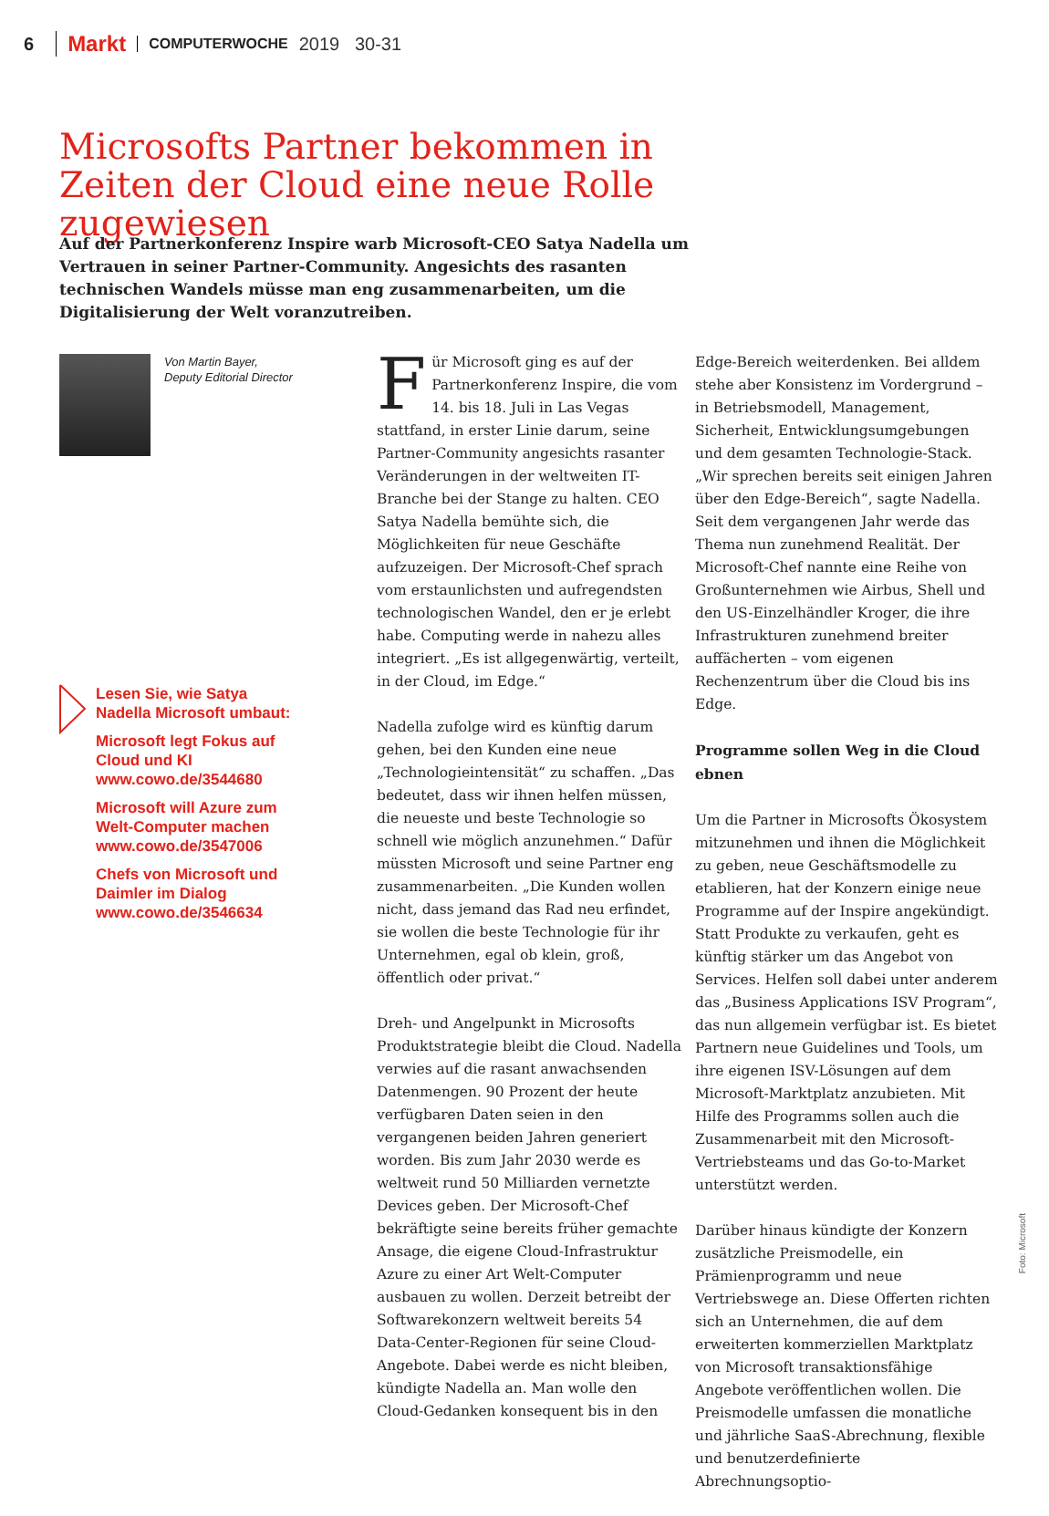6 Markt COMPUTERWOCHE 2019 30-31
Microsofts Partner bekommen in Zeiten der Cloud eine neue Rolle zugewiesen
Auf der Partnerkonferenz Inspire warb Microsoft-CEO Satya Nadella um Vertrauen in seiner Partner-Community. Angesichts des rasanten technischen Wandels müsse man eng zusammenarbeiten, um die Digitalisierung der Welt voranzutreiben.
Von Martin Bayer,
Deputy Editorial Director
Lesen Sie, wie Satya Nadella Microsoft umbaut:
Microsoft legt Fokus auf Cloud und KI www.cowo.de/3544680
Microsoft will Azure zum Welt-Computer machen www.cowo.de/3547006
Chefs von Microsoft und Daimler im Dialog www.cowo.de/3546634
Für Microsoft ging es auf der Partnerkonferenz Inspire, die vom 14. bis 18. Juli in Las Vegas stattfand, in erster Linie darum, seine Partner-Community angesichts rasanter Veränderungen in der weltweiten IT-Branche bei der Stange zu halten. CEO Satya Nadella bemühte sich, die Möglichkeiten für neue Geschäfte aufzuzeigen. Der Microsoft-Chef sprach vom erstaunlichsten und aufregendsten technologischen Wandel, den er je erlebt habe. Computing werde in nahezu alles integriert. „Es ist allgegenwärtig, verteilt, in der Cloud, im Edge.“
Nadella zufolge wird es künftig darum gehen, bei den Kunden eine neue „Technologieintensität“ zu schaffen. „Das bedeutet, dass wir ihnen helfen müssen, die neueste und beste Technologie so schnell wie möglich anzunehmen.“ Dafür müssten Microsoft und seine Partner eng zusammenarbeiten. „Die Kunden wollen nicht, dass jemand das Rad neu erfindet, sie wollen die beste Technologie für ihr Unternehmen, egal ob klein, groß, öffentlich oder privat.“
Dreh- und Angelpunkt in Microsofts Produktstrategie bleibt die Cloud. Nadella verwies auf die rasant anwachsenden Datenmengen. 90 Prozent der heute verfügbaren Daten seien in den vergangenen beiden Jahren generiert worden. Bis zum Jahr 2030 werde es weltweit rund 50 Milliarden vernetzte Devices geben. Der Microsoft-Chef bekräftigte seine bereits früher gemachte Ansage, die eigene Cloud-Infrastruktur Azure zu einer Art Welt-Computer ausbauen zu wollen. Derzeit betreibt der Softwarekonzern weltweit bereits 54 Data-Center-Regionen für seine Cloud-Angebote. Dabei werde es nicht bleiben, kündigte Nadella an. Man wolle den Cloud-Gedanken konsequent bis in den
Edge-Bereich weiterdenken. Bei alldem stehe aber Konsistenz im Vordergrund – in Betriebsmodell, Management, Sicherheit, Entwicklungsumgebungen und dem gesamten Technologie-Stack. „Wir sprechen bereits seit einigen Jahren über den Edge-Bereich“, sagte Nadella. Seit dem vergangenen Jahr werde das Thema nun zunehmend Realität. Der Microsoft-Chef nannte eine Reihe von Großunternehmen wie Airbus, Shell und den US-Einzelhändler Kroger, die ihre Infrastrukturen zunehmend breiter auffächerten – vom eigenen Rechenzentrum über die Cloud bis ins Edge.
Programme sollen Weg in die Cloud ebnen
Um die Partner in Microsofts Ökosystem mitzunehmen und ihnen die Möglichkeit zu geben, neue Geschäftsmodelle zu etablieren, hat der Konzern einige neue Programme auf der Inspire angekündigt. Statt Produkte zu verkaufen, geht es künftig stärker um das Angebot von Services. Helfen soll dabei unter anderem das „Business Applications ISV Program“, das nun allgemein verfügbar ist. Es bietet Partnern neue Guidelines und Tools, um ihre eigenen ISV-Lösungen auf dem Microsoft-Marktplatz anzubieten. Mit Hilfe des Programms sollen auch die Zusammenarbeit mit den Microsoft-Vertriebsteams und das Go-to-Market unterstützt werden.
Darüber hinaus kündigte der Konzern zusätzliche Preismodelle, ein Prämienprogramm und neue Vertriebswege an. Diese Offerten richten sich an Unternehmen, die auf dem erweiterten kommerziellen Marktplatz von Microsoft transaktionsfähige Angebote veröffentlichen wollen. Die Preismodelle umfassen die monatliche und jährliche SaaS-Abrechnung, flexible und benutzerdefinierte Abrechnungsoptio-
Foto: Microsoft